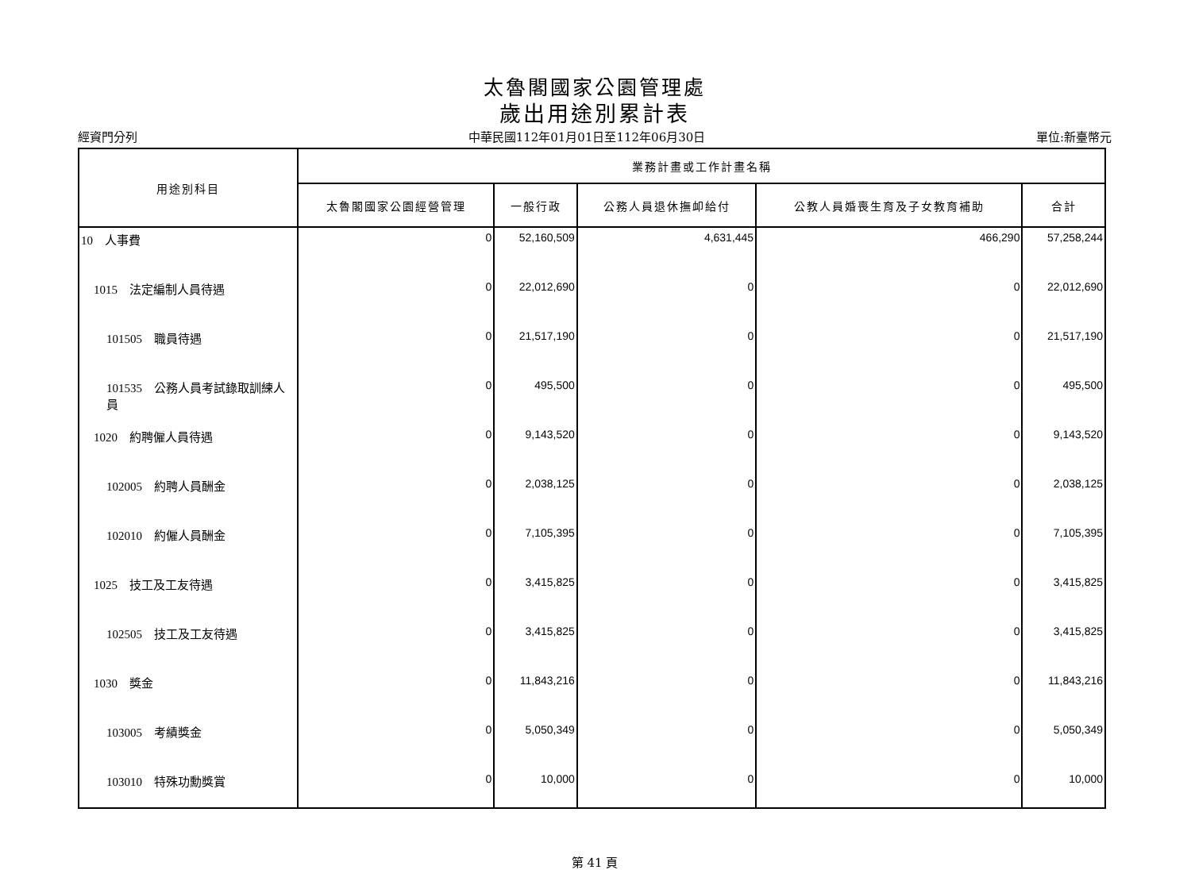太魯閣國家公園管理處
歲出用途別累計表
經資門分列 中華民國112年01月01日至112年06月30日 單位:新臺幣元
| 用途別科目 | 業務計畫或工作計畫名稱 | | | | |
| --- | --- | --- | --- | --- | --- |
| | 太魯閣國家公園經營管理 | 一般行政 | 公務人員退休撫卹給付 | 公教人員婚喪生育及子女教育補助 | 合計 |
| 10 人事費 | 0 | 52,160,509 | 4,631,445 | 466,290 | 57,258,244 |
| 1015 法定編制人員待遇 | 0 | 22,012,690 | 0 | 0 | 22,012,690 |
| 101505 職員待遇 | 0 | 21,517,190 | 0 | 0 | 21,517,190 |
| 101535 公務人員考試錄取訓練人員 | 0 | 495,500 | 0 | 0 | 495,500 |
| 1020 約聘僱人員待遇 | 0 | 9,143,520 | 0 | 0 | 9,143,520 |
| 102005 約聘人員酬金 | 0 | 2,038,125 | 0 | 0 | 2,038,125 |
| 102010 約僱人員酬金 | 0 | 7,105,395 | 0 | 0 | 7,105,395 |
| 1025 技工及工友待遇 | 0 | 3,415,825 | 0 | 0 | 3,415,825 |
| 102505 技工及工友待遇 | 0 | 3,415,825 | 0 | 0 | 3,415,825 |
| 1030 獎金 | 0 | 11,843,216 | 0 | 0 | 11,843,216 |
| 103005 考績獎金 | 0 | 5,050,349 | 0 | 0 | 5,050,349 |
| 103010 特殊功勳獎賞 | 0 | 10,000 | 0 | 0 | 10,000 |
第 41 頁